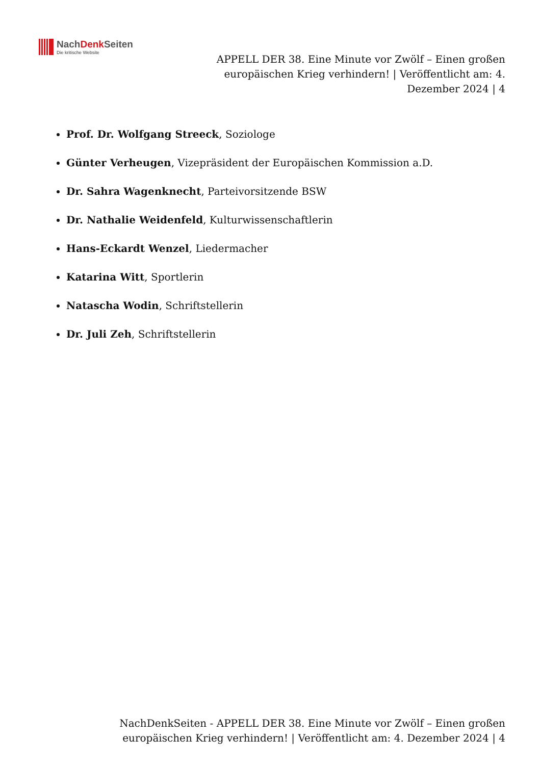NachDenk Seiten
Die kritische Website
APPELL DER 38. Eine Minute vor Zwölf – Einen großen europäischen Krieg verhindern! | Veröffentlicht am: 4. Dezember 2024 | 4
Prof. Dr. Wolfgang Streeck, Soziologe
Günter Verheugen, Vizepräsident der Europäischen Kommission a.D.
Dr. Sahra Wagenknecht, Parteivorsitzende BSW
Dr. Nathalie Weidenfeld, Kulturwissenschaftlerin
Hans-Eckardt Wenzel, Liedermacher
Katarina Witt, Sportlerin
Natascha Wodin, Schriftstellerin
Dr. Juli Zeh, Schriftstellerin
NachDenkSeiten - APPELL DER 38. Eine Minute vor Zwölf – Einen großen europäischen Krieg verhindern! | Veröffentlicht am: 4. Dezember 2024 | 4